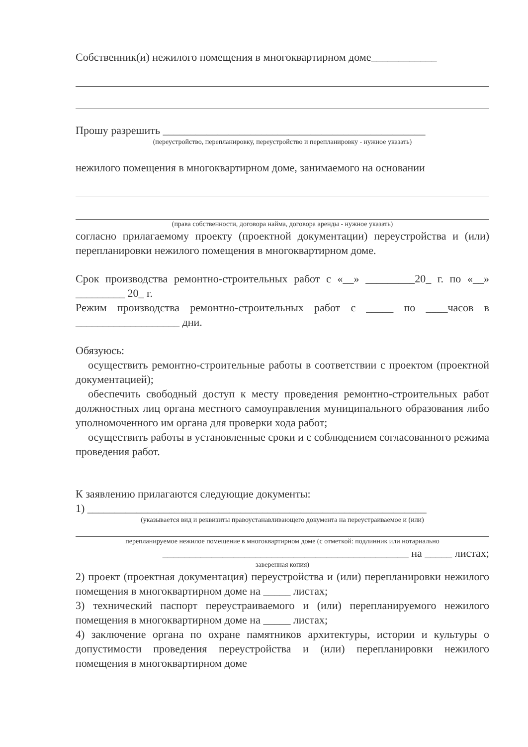Собственник(и) нежилого помещения в многоквартирном доме____________
Прошу разрешить ________________________________________________
(переустройство, перепланировку, переустройство и перепланировку - нужное указать)
нежилого помещения в многоквартирном доме, занимаемого на основании
(права собственности, договора найма, договора аренды - нужное указать)
согласно прилагаемому проекту (проектной документации) переустройства и (или) перепланировки нежилого помещения в многоквартирном доме.
Срок производства ремонтно-строительных работ с «__» _________20_ г. по «__» _________ 20_ г.
Режим производства ремонтно-строительных работ с _____ по ____часов в ___________________ дни.
Обязуюсь:
осуществить ремонтно-строительные работы в соответствии с проектом (проектной документацией);
обеспечить свободный доступ к месту проведения ремонтно-строительных работ должностных лиц органа местного самоуправления муниципального образования либо уполномоченного им органа для проверки хода работ;
осуществить работы в установленные сроки и с соблюдением согласованного режима проведения работ.
К заявлению прилагаются следующие документы:
1) ______________________________________________________________
(указывается вид и реквизиты правоустанавливающего документа на переустраиваемое и (или)
перепланируемое нежилое помещение в многоквартирном доме (с отметкой: подлинник или нотариально
_____________________________________________ на _____ листах;
заверенная копия)
2) проект (проектная документация) переустройства и (или) перепланировки нежилого помещения в многоквартирном доме на _____ листах;
3) технический паспорт переустраиваемого и (или) перепланируемого нежилого помещения в многоквартирном доме на _____ листах;
4) заключение органа по охране памятников архитектуры, истории и культуры о допустимости проведения переустройства и (или) перепланировки нежилого помещения в многоквартирном доме